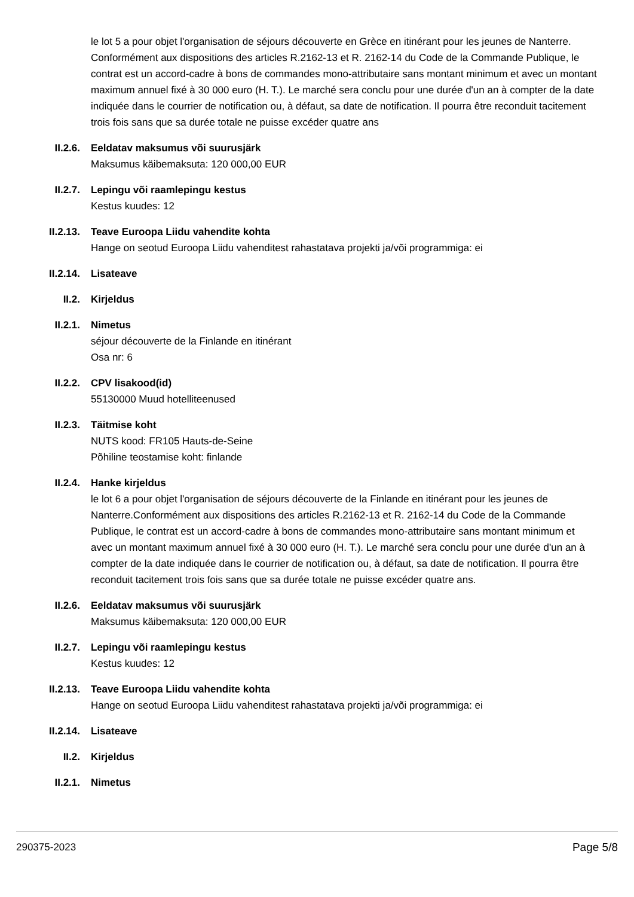le lot 5 a pour objet l'organisation de séjours découverte en Grèce en itinérant pour les jeunes de Nanterre. Conformément aux dispositions des articles R.2162-13 et R. 2162-14 du Code de la Commande Publique, le contrat est un accord-cadre à bons de commandes mono-attributaire sans montant minimum et avec un montant maximum annuel fixé à 30 000 euro (H. T.). Le marché sera conclu pour une durée d'un an à compter de la date indiquée dans le courrier de notification ou, à défaut, sa date de notification. Il pourra être reconduit tacitement trois fois sans que sa durée totale ne puisse excéder quatre ans
II.2.6. Eeldatav maksumus või suurusjärk
Maksumus käibemaksuta: 120 000,00 EUR
II.2.7. Lepingu või raamlepingu kestus
Kestus kuudes: 12
II.2.13. Teave Euroopa Liidu vahendite kohta
Hange on seotud Euroopa Liidu vahenditest rahastatava projekti ja/või programmiga: ei
II.2.14. Lisateave
II.2. Kirjeldus
II.2.1. Nimetus
séjour découverte de la Finlande en itinérant
Osa nr: 6
II.2.2. CPV lisakood(id)
55130000 Muud hotelliteenused
II.2.3. Täitmise koht
NUTS kood: FR105 Hauts-de-Seine
Põhiline teostamise koht: finlande
II.2.4. Hanke kirjeldus
le lot 6 a pour objet l'organisation de séjours découverte de la Finlande en itinérant pour les jeunes de Nanterre.Conformément aux dispositions des articles R.2162-13 et R. 2162-14 du Code de la Commande Publique, le contrat est un accord-cadre à bons de commandes mono-attributaire sans montant minimum et avec un montant maximum annuel fixé à 30 000 euro (H. T.). Le marché sera conclu pour une durée d'un an à compter de la date indiquée dans le courrier de notification ou, à défaut, sa date de notification. Il pourra être reconduit tacitement trois fois sans que sa durée totale ne puisse excéder quatre ans.
II.2.6. Eeldatav maksumus või suurusjärk
Maksumus käibemaksuta: 120 000,00 EUR
II.2.7. Lepingu või raamlepingu kestus
Kestus kuudes: 12
II.2.13. Teave Euroopa Liidu vahendite kohta
Hange on seotud Euroopa Liidu vahenditest rahastatava projekti ja/või programmiga: ei
II.2.14. Lisateave
II.2. Kirjeldus
II.2.1. Nimetus
290375-2023 Page 5/8